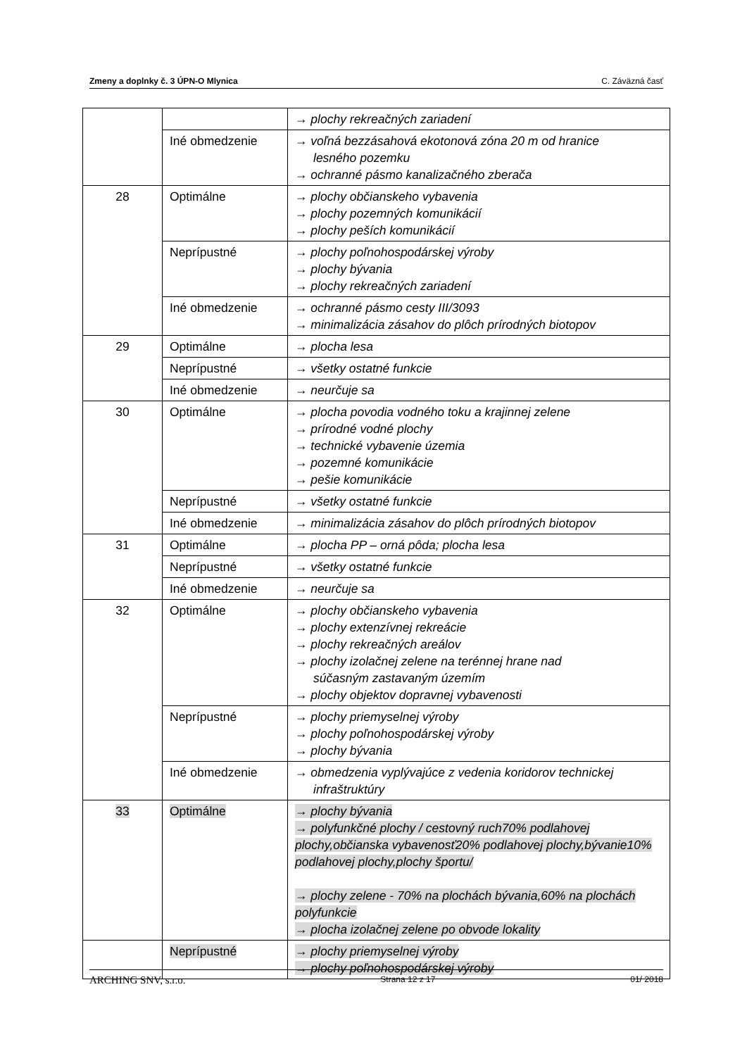Zmeny a doplnky č. 3 ÚPN-O Mlynica C. Záväzná časť
| | | → plochy rekreačných zariadení |
| | Iné obmedzenie | → voľná bezzásahová ekotonová zóna 20 m od hranice lesného pozemku → ochranné pásmo kanalizačného zberača |
| 28 | Optimálne | → plochy občianskeho vybavenia → plochy pozemných komunikácií → plochy peších komunikácií |
| | Neprípustné | → plochy poľnohospodárskej výroby → plochy bývania → plochy rekreačných zariadení |
| | Iné obmedzenie | → ochranné pásmo cesty III/3093 → minimalizácia zásahov do plôch prírodných biotopov |
| 29 | Optimálne | → plocha lesa |
| | Neprípustné | → všetky ostatné funkcie |
| | Iné obmedzenie | → neurčuje sa |
| 30 | Optimálne | → plocha povodia vodného toku a krajinnej zelene → prírodné vodné plochy → technické vybavenie územia → pozemné komunikácie → pešie komunikácie |
| | Neprípustné | → všetky ostatné funkcie |
| | Iné obmedzenie | → minimalizácia zásahov do plôch prírodných biotopov |
| 31 | Optimálne | → plocha PP – orná pôda; plocha lesa |
| | Neprípustné | → všetky ostatné funkcie |
| | Iné obmedzenie | → neurčuje sa |
| 32 | Optimálne | → plochy občianskeho vybavenia → plochy extenzívnej rekreácie → plochy rekreačných areálov → plochy izolačnej zelene na terénnej hrane nad súčasným zastavaným územím → plochy objektov dopravnej vybavenosti |
| | Neprípustné | → plochy priemyselnej výroby → plochy poľnohospodárskej výroby → plochy bývania |
| | Iné obmedzenie | → obmedzenia vyplývajúce z vedenia koridorov technickej infraštruktúry |
| 33 | Optimálne | → plochy bývania → polyfunkčné plochy / cestovný ruch70% podlahovej plochy,občianska vybavenosť20% podlahovej plochy,bývanie10% podlahovej plochy,plochy športu/ → plochy zelene - 70% na plochách bývania,60% na plochách polyfunkcie → plocha izolačnej zelene po obvode lokality |
| | Neprípustné | → plochy priemyselnej výroby → plochy poľnohospodárskej výroby |
ARCHING SNV, s.r.o. Strana 12 z 17 01/ 2018